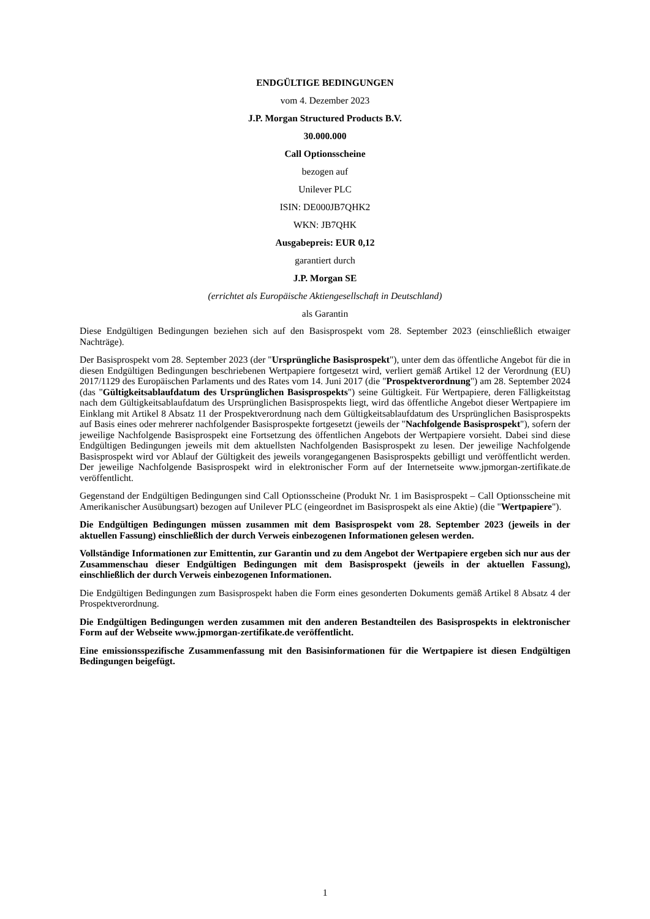ENDGÜLTIGE BEDINGUNGEN
vom 4. Dezember 2023
J.P. Morgan Structured Products B.V.
30.000.000
Call Optionsscheine
bezogen auf
Unilever PLC
ISIN: DE000JB7QHK2
WKN: JB7QHK
Ausgabepreis: EUR 0,12
garantiert durch
J.P. Morgan SE
(errichtet als Europäische Aktiengesellschaft in Deutschland)
als Garantin
Diese Endgültigen Bedingungen beziehen sich auf den Basisprospekt vom 28. September 2023 (einschließlich etwaiger Nachträge).
Der Basisprospekt vom 28. September 2023 (der "Ursprüngliche Basisprospekt"), unter dem das öffentliche Angebot für die in diesen Endgültigen Bedingungen beschriebenen Wertpapiere fortgesetzt wird, verliert gemäß Artikel 12 der Verordnung (EU) 2017/1129 des Europäischen Parlaments und des Rates vom 14. Juni 2017 (die "Prospektverordnung") am 28. September 2024 (das "Gültigkeitsablaufdatum des Ursprünglichen Basisprospekts") seine Gültigkeit. Für Wertpapiere, deren Fälligkeitstag nach dem Gültigkeitsablaufdatum des Ursprünglichen Basisprospekts liegt, wird das öffentliche Angebot dieser Wertpapiere im Einklang mit Artikel 8 Absatz 11 der Prospektverordnung nach dem Gültigkeitsablaufdatum des Ursprünglichen Basisprospekts auf Basis eines oder mehrerer nachfolgender Basisprospekte fortgesetzt (jeweils der "Nachfolgende Basisprospekt"), sofern der jeweilige Nachfolgende Basisprospekt eine Fortsetzung des öffentlichen Angebots der Wertpapiere vorsieht. Dabei sind diese Endgültigen Bedingungen jeweils mit dem aktuellsten Nachfolgenden Basisprospekt zu lesen. Der jeweilige Nachfolgende Basisprospekt wird vor Ablauf der Gültigkeit des jeweils vorangegangenen Basisprospekts gebilligt und veröffentlicht werden. Der jeweilige Nachfolgende Basisprospekt wird in elektronischer Form auf der Internetseite www.jpmorgan-zertifikate.de veröffentlicht.
Gegenstand der Endgültigen Bedingungen sind Call Optionsscheine (Produkt Nr. 1 im Basisprospekt – Call Optionsscheine mit Amerikanischer Ausübungsart) bezogen auf Unilever PLC (eingeordnet im Basisprospekt als eine Aktie) (die "Wertpapiere").
Die Endgültigen Bedingungen müssen zusammen mit dem Basisprospekt vom 28. September 2023 (jeweils in der aktuellen Fassung) einschließlich der durch Verweis einbezogenen Informationen gelesen werden.
Vollständige Informationen zur Emittentin, zur Garantin und zu dem Angebot der Wertpapiere ergeben sich nur aus der Zusammenschau dieser Endgültigen Bedingungen mit dem Basisprospekt (jeweils in der aktuellen Fassung), einschließlich der durch Verweis einbezogenen Informationen.
Die Endgültigen Bedingungen zum Basisprospekt haben die Form eines gesonderten Dokuments gemäß Artikel 8 Absatz 4 der Prospektverordnung.
Die Endgültigen Bedingungen werden zusammen mit den anderen Bestandteilen des Basisprospekts in elektronischer Form auf der Webseite www.jpmorgan-zertifikate.de veröffentlicht.
Eine emissionsspezifische Zusammenfassung mit den Basisinformationen für die Wertpapiere ist diesen Endgültigen Bedingungen beigefügt.
1